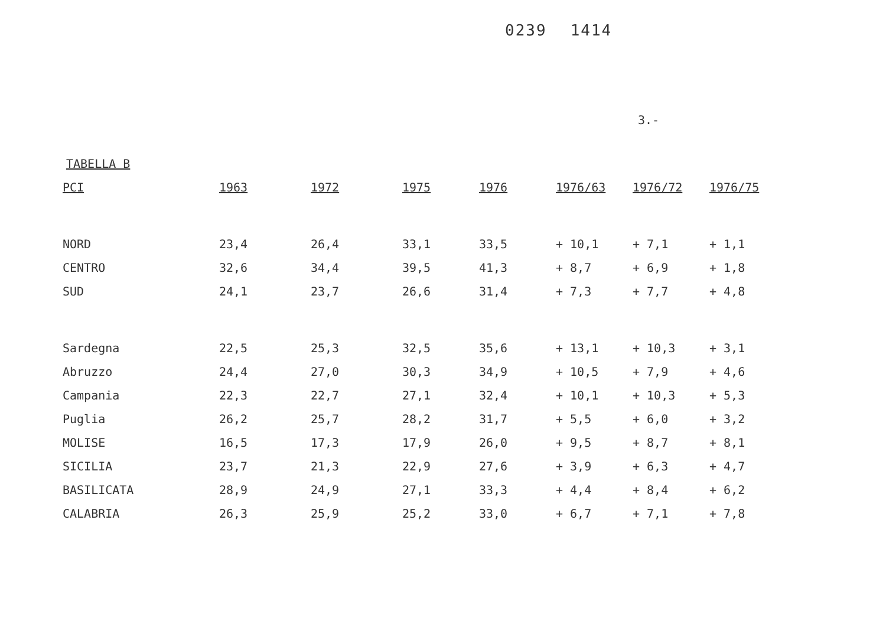0239 1414
3.-
TABELLA B
| PCI | 1963 | 1972 | 1975 | 1976 | 1976/63 | 1976/72 | 1976/75 |
| --- | --- | --- | --- | --- | --- | --- | --- |
| NORD | 23,4 | 26,4 | 33,1 | 33,5 | + 10,1 | + 7,1 | + 1,1 |
| CENTRO | 32,6 | 34,4 | 39,5 | 41,3 | + 8,7 | + 6,9 | + 1,8 |
| SUD | 24,1 | 23,7 | 26,6 | 31,4 | + 7,3 | + 7,7 | + 4,8 |
| Sardegna | 22,5 | 25,3 | 32,5 | 35,6 | + 13,1 | + 10,3 | + 3,1 |
| Abruzzo | 24,4 | 27,0 | 30,3 | 34,9 | + 10,5 | + 7,9 | + 4,6 |
| Campania | 22,3 | 22,7 | 27,1 | 32,4 | + 10,1 | + 10,3 | + 5,3 |
| Puglia | 26,2 | 25,7 | 28,2 | 31,7 | + 5,5 | + 6,0 | + 3,2 |
| MOLISE | 16,5 | 17,3 | 17,9 | 26,0 | + 9,5 | + 8,7 | + 8,1 |
| SICILIA | 23,7 | 21,3 | 22,9 | 27,6 | + 3,9 | + 6,3 | + 4,7 |
| BASILICATA | 28,9 | 24,9 | 27,1 | 33,3 | + 4,4 | + 8,4 | + 6,2 |
| CALABRIA | 26,3 | 25,9 | 25,2 | 33,0 | + 6,7 | + 7,1 | + 7,8 |